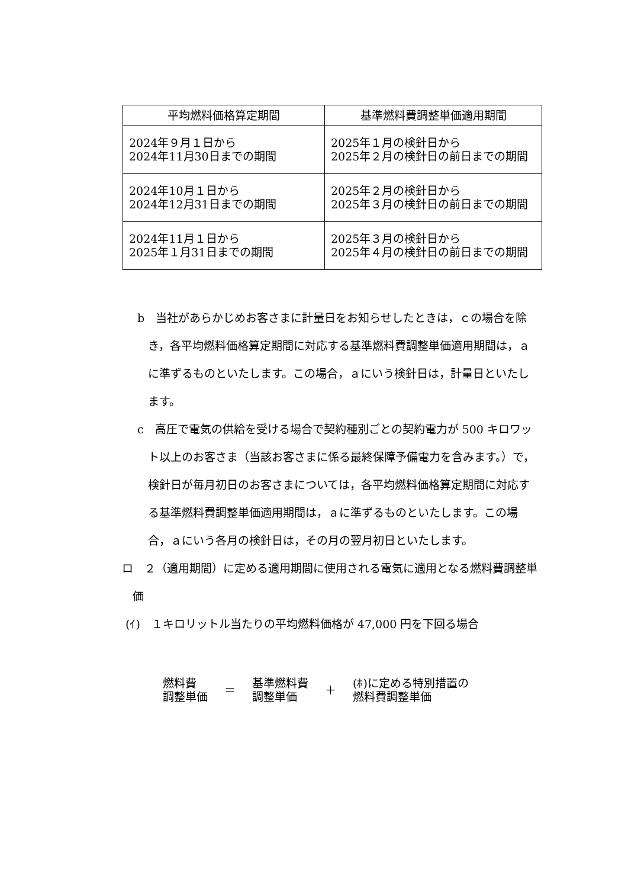| 平均燃料価格算定期間 | 基準燃料費調整単価適用期間 |
| --- | --- |
| 2024年９月１日から 2024年11月30日までの期間 | 2025年１月の検針日から 2025年２月の検針日の前日までの期間 |
| 2024年10月１日から 2024年12月31日までの期間 | 2025年２月の検針日から 2025年３月の検針日の前日までの期間 |
| 2024年11月１日から 2025年１月31日までの期間 | 2025年３月の検針日から 2025年４月の検針日の前日までの期間 |
b　当社があらかじめお客さまに計量日をお知らせしたときは，ｃの場合を除き，各平均燃料価格算定期間に対応する基準燃料費調整単価適用期間は，ａに準ずるものといたします。この場合，ａにいう検針日は，計量日といたします。
c　高圧で電気の供給を受ける場合で契約種別ごとの契約電力が 500 キロワット以上のお客さま（当該お客さまに係る最終保障予備電力を含みます。）で，検針日が毎月初日のお客さまについては，各平均燃料価格算定期間に対応する基準燃料費調整単価適用期間は，ａに準ずるものといたします。この場合，ａにいう各月の検針日は，その月の翌月初日といたします。
ロ　２（適用期間）に定める適用期間に使用される電気に適用となる燃料費調整単価
(ｲ)　１キロリットル当たりの平均燃料価格が 47,000 円を下回る場合
燃料費
調整単価
＝
基準燃料費
調整単価
＋
(ﾎ)に定める特別措置の
燃料費調整単価